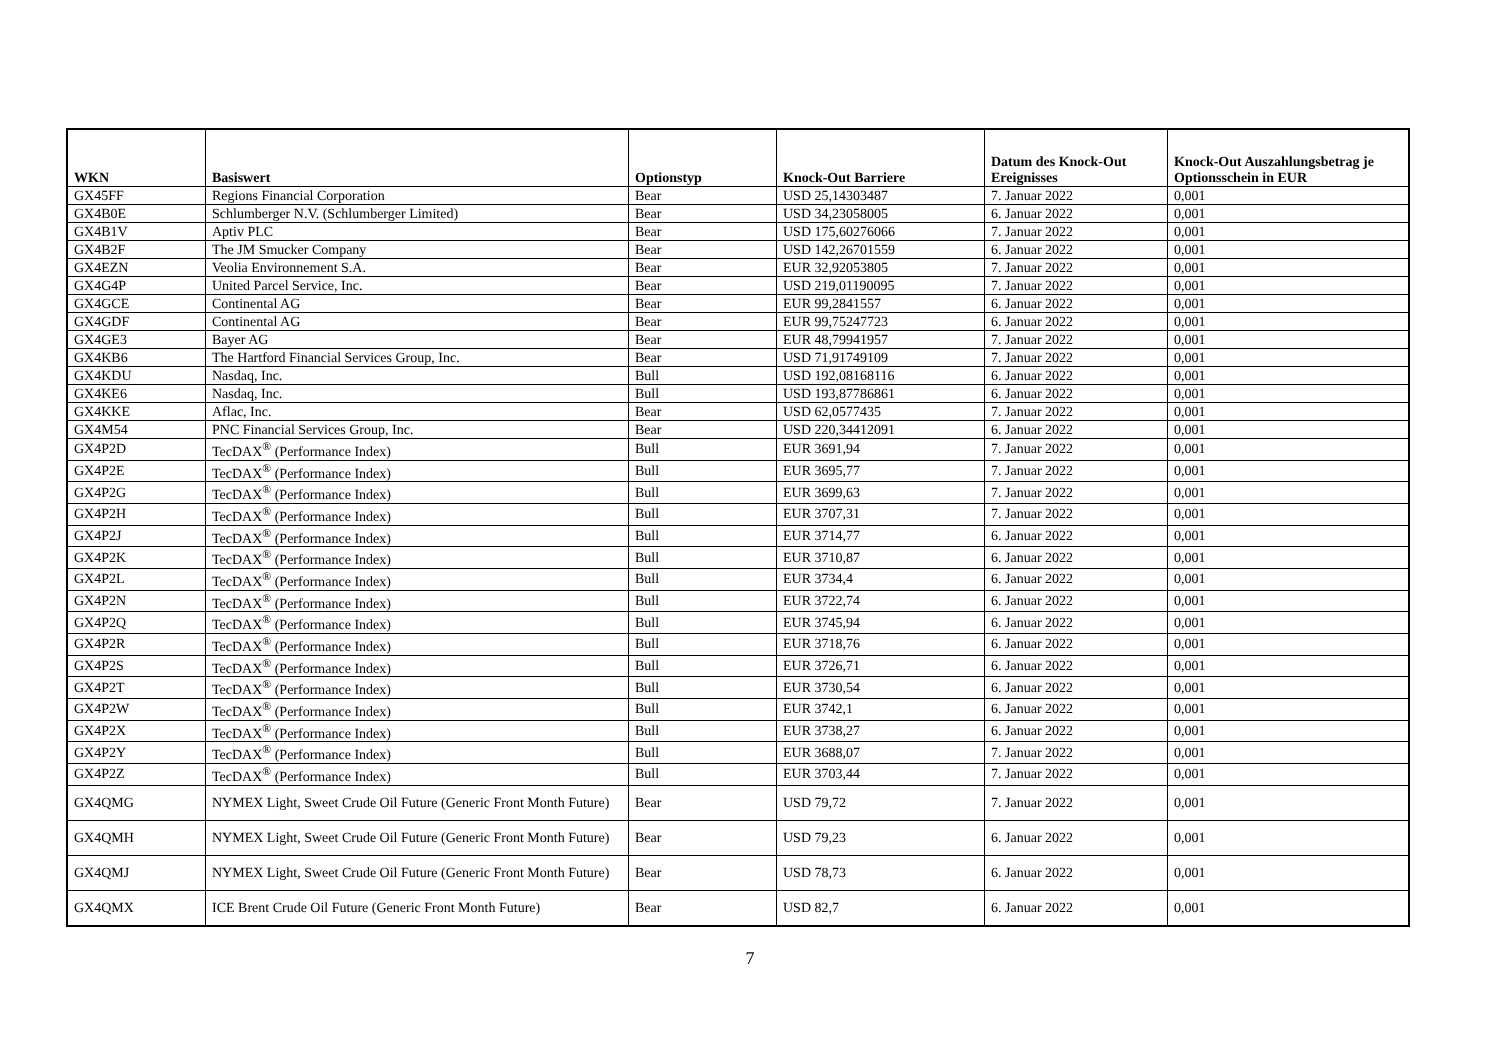| WKN | Basiswert | Optionstyp | Knock-Out Barriere | Datum des Knock-Out Ereignisses | Knock-Out Auszahlungsbetrag je Optionsschein in EUR |
| --- | --- | --- | --- | --- | --- |
| GX45FF | Regions Financial Corporation | Bear | USD 25,14303487 | 7. Januar 2022 | 0,001 |
| GX4B0E | Schlumberger N.V. (Schlumberger Limited) | Bear | USD 34,23058005 | 6. Januar 2022 | 0,001 |
| GX4B1V | Aptiv PLC | Bear | USD 175,60276066 | 7. Januar 2022 | 0,001 |
| GX4B2F | The JM Smucker Company | Bear | USD 142,26701559 | 6. Januar 2022 | 0,001 |
| GX4EZN | Veolia Environnement S.A. | Bear | EUR 32,92053805 | 7. Januar 2022 | 0,001 |
| GX4G4P | United Parcel Service, Inc. | Bear | USD 219,01190095 | 7. Januar 2022 | 0,001 |
| GX4GCE | Continental AG | Bear | EUR 99,2841557 | 6. Januar 2022 | 0,001 |
| GX4GDF | Continental AG | Bear | EUR 99,75247723 | 6. Januar 2022 | 0,001 |
| GX4GE3 | Bayer AG | Bear | EUR 48,79941957 | 7. Januar 2022 | 0,001 |
| GX4KB6 | The Hartford Financial Services Group, Inc. | Bear | USD 71,91749109 | 7. Januar 2022 | 0,001 |
| GX4KDU | Nasdaq, Inc. | Bull | USD 192,08168116 | 6. Januar 2022 | 0,001 |
| GX4KE6 | Nasdaq, Inc. | Bull | USD 193,87786861 | 6. Januar 2022 | 0,001 |
| GX4KKE | Aflac, Inc. | Bear | USD 62,0577435 | 7. Januar 2022 | 0,001 |
| GX4M54 | PNC Financial Services Group, Inc. | Bear | USD 220,34412091 | 6. Januar 2022 | 0,001 |
| GX4P2D | TecDAX<sup>®</sup> (Performance Index) | Bull | EUR 3691,94 | 7. Januar 2022 | 0,001 |
| GX4P2E | TecDAX<sup>®</sup> (Performance Index) | Bull | EUR 3695,77 | 7. Januar 2022 | 0,001 |
| GX4P2G | TecDAX<sup>®</sup> (Performance Index) | Bull | EUR 3699,63 | 7. Januar 2022 | 0,001 |
| GX4P2H | TecDAX<sup>®</sup> (Performance Index) | Bull | EUR 3707,31 | 7. Januar 2022 | 0,001 |
| GX4P2J | TecDAX<sup>®</sup> (Performance Index) | Bull | EUR 3714,77 | 6. Januar 2022 | 0,001 |
| GX4P2K | TecDAX<sup>®</sup> (Performance Index) | Bull | EUR 3710,87 | 6. Januar 2022 | 0,001 |
| GX4P2L | TecDAX<sup>®</sup> (Performance Index) | Bull | EUR 3734,4 | 6. Januar 2022 | 0,001 |
| GX4P2N | TecDAX<sup>®</sup> (Performance Index) | Bull | EUR 3722,74 | 6. Januar 2022 | 0,001 |
| GX4P2Q | TecDAX<sup>®</sup> (Performance Index) | Bull | EUR 3745,94 | 6. Januar 2022 | 0,001 |
| GX4P2R | TecDAX<sup>®</sup> (Performance Index) | Bull | EUR 3718,76 | 6. Januar 2022 | 0,001 |
| GX4P2S | TecDAX<sup>®</sup> (Performance Index) | Bull | EUR 3726,71 | 6. Januar 2022 | 0,001 |
| GX4P2T | TecDAX<sup>®</sup> (Performance Index) | Bull | EUR 3730,54 | 6. Januar 2022 | 0,001 |
| GX4P2W | TecDAX<sup>®</sup> (Performance Index) | Bull | EUR 3742,1 | 6. Januar 2022 | 0,001 |
| GX4P2X | TecDAX<sup>®</sup> (Performance Index) | Bull | EUR 3738,27 | 6. Januar 2022 | 0,001 |
| GX4P2Y | TecDAX<sup>®</sup> (Performance Index) | Bull | EUR 3688,07 | 7. Januar 2022 | 0,001 |
| GX4P2Z | TecDAX<sup>®</sup> (Performance Index) | Bull | EUR 3703,44 | 7. Januar 2022 | 0,001 |
| GX4QMG | NYMEX Light, Sweet Crude Oil Future (Generic Front Month Future) | Bear | USD 79,72 | 7. Januar 2022 | 0,001 |
| GX4QMH | NYMEX Light, Sweet Crude Oil Future (Generic Front Month Future) | Bear | USD 79,23 | 6. Januar 2022 | 0,001 |
| GX4QMJ | NYMEX Light, Sweet Crude Oil Future (Generic Front Month Future) | Bear | USD 78,73 | 6. Januar 2022 | 0,001 |
| GX4QMX | ICE Brent Crude Oil Future (Generic Front Month Future) | Bear | USD 82,7 | 6. Januar 2022 | 0,001 |
7